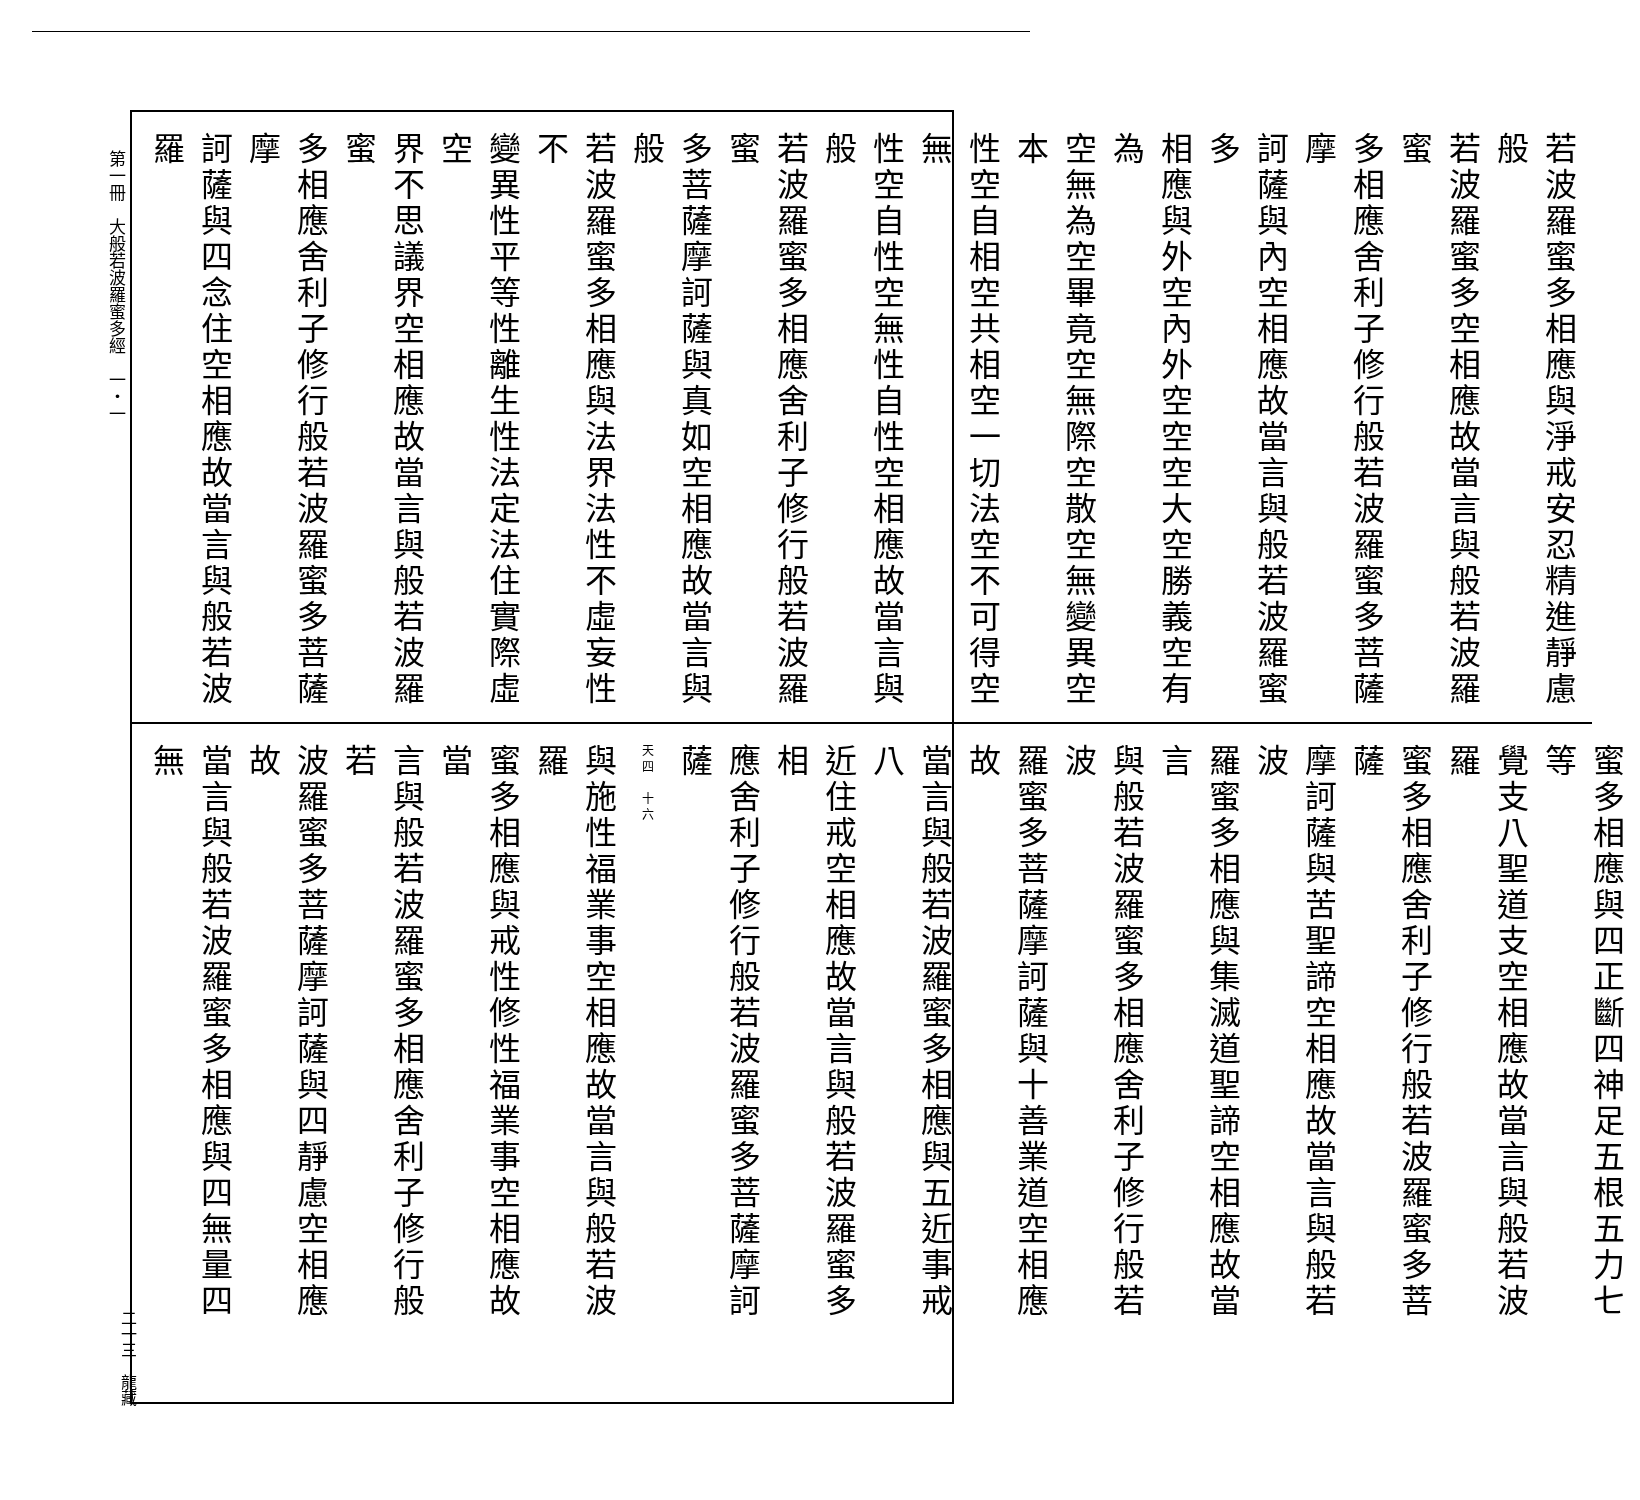第一冊　大般若波羅蜜多經　一・一
若波羅蜜多相應與淨戒安忍精進靜慮般
若波羅蜜多空相應故當言與般若波羅蜜
多相應舍利子修行般若波羅蜜多菩薩摩
訶薩與內空相應故當言與般若波羅蜜多
相應與外空內外空空空大空勝義空有為
空無為空畢竟空無際空散空無變異空本
性空自相空共相空一切法空不可得空無
性空自性空無性自性空相應故當言與般
若波羅蜜多相應舍利子修行般若波羅蜜
多菩薩摩訶薩與真如空相應故當言與般
若波羅蜜多相應與法界法性不虛妄性不
變異性平等性離生性法定法住實際虛空
界不思議界空相應故當言與般若波羅蜜
多相應舍利子修行般若波羅蜜多菩薩摩
訶薩與四念住空相應故當言與般若波羅
蜜多相應與四正斷四神足五根五力七等
覺支八聖道支空相應故當言與般若波羅
蜜多相應舍利子修行般若波羅蜜多菩薩
摩訶薩與苦聖諦空相應故當言與般若波
羅蜜多相應與集滅道聖諦空相應故當言
與般若波羅蜜多相應舍利子修行般若波
羅蜜多菩薩摩訶薩與十善業道空相應故
當言與般若波羅蜜多相應與五近事戒八
近住戒空相應故當言與般若波羅蜜多相
應舍利子修行般若波羅蜜多菩薩摩訶薩
天四　十六
與施性福業事空相應故當言與般若波羅
蜜多相應與戒性修性福業事空相應故當
言與般若波羅蜜多相應舍利子修行般若
波羅蜜多菩薩摩訶薩與四靜慮空相應故
當言與般若波羅蜜多相應與四無量四無
二一三　龍藏